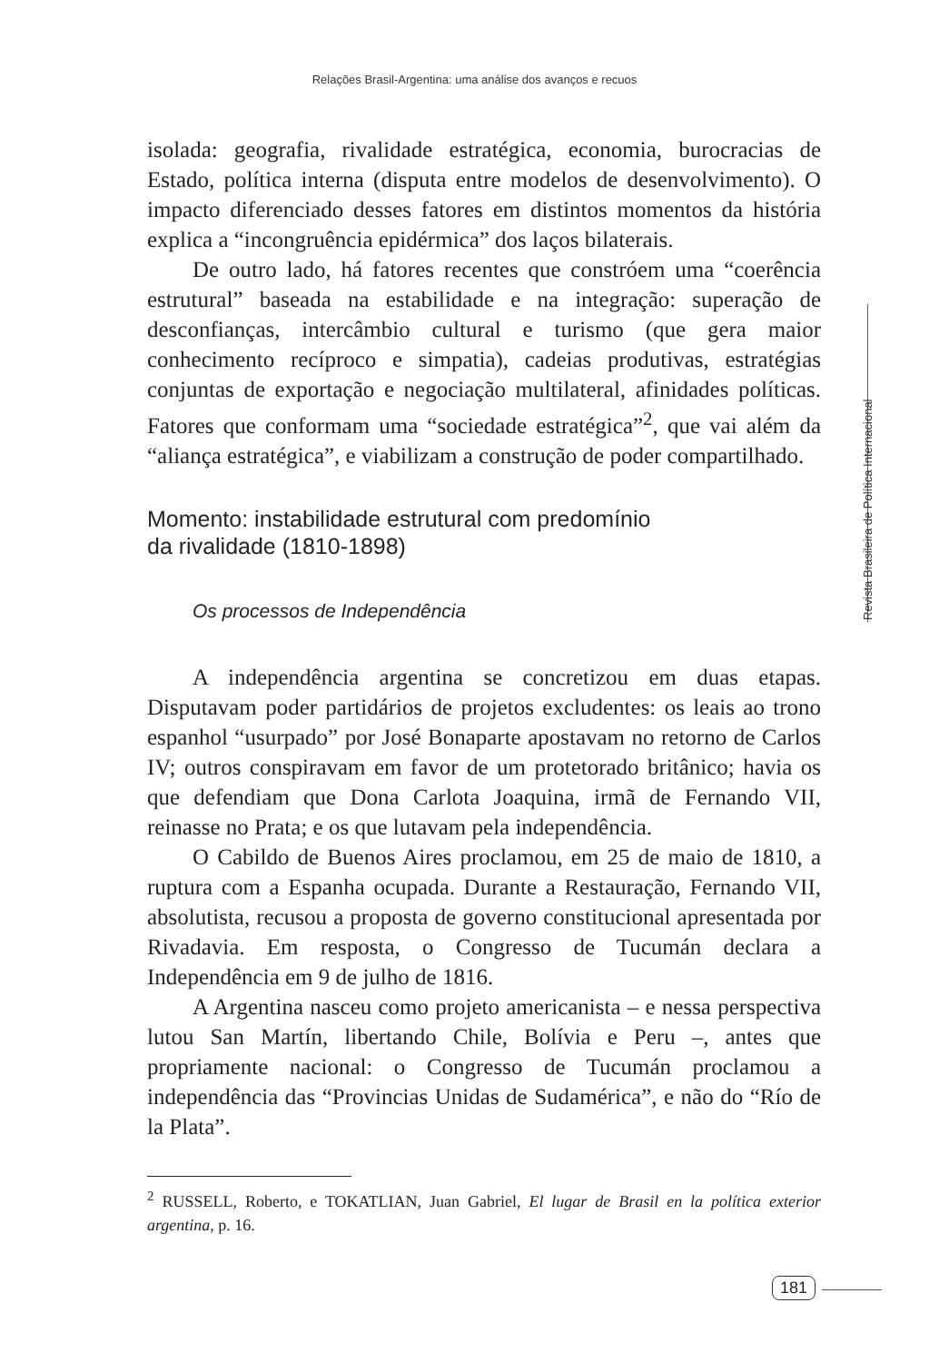Relações Brasil-Argentina: uma análise dos avanços e recuos
isolada: geografia, rivalidade estratégica, economia, burocracias de Estado, política interna (disputa entre modelos de desenvolvimento). O impacto diferenciado desses fatores em distintos momentos da história explica a “incongruência epidérmica” dos laços bilaterais.
De outro lado, há fatores recentes que constróem uma “coerência estrutural” baseada na estabilidade e na integração: superação de desconfianças, intercâmbio cultural e turismo (que gera maior conhecimento recíproco e simpatia), cadeias produtivas, estratégias conjuntas de exportação e negociação multilateral, afinidades políticas. Fatores que conformam uma “sociedade estratégica”<sup>2</sup>, que vai além da “aliança estratégica”, e viabilizam a construção de poder compartilhado.
Momento: instabilidade estrutural com predomínio
da rivalidade (1810-1898)
Os processos de Independência
A independência argentina se concretizou em duas etapas. Disputavam poder partidários de projetos excludentes: os leais ao trono espanhol “usurpado” por José Bonaparte apostavam no retorno de Carlos IV; outros conspiravam em favor de um protetorado britânico; havia os que defendiam que Dona Carlota Joaquina, irmã de Fernando VII, reinasse no Prata; e os que lutavam pela independência.
O Cabildo de Buenos Aires proclamou, em 25 de maio de 1810, a ruptura com a Espanha ocupada. Durante a Restauração, Fernando VII, absolutista, recusou a proposta de governo constitucional apresentada por Rivadavia. Em resposta, o Congresso de Tucumán declara a Independência em 9 de julho de 1816.
A Argentina nasceu como projeto americanista – e nessa perspectiva lutou San Martín, libertando Chile, Bolívia e Peru –, antes que propriamente nacional: o Congresso de Tucumán proclamou a independência das “Provincias Unidas de Sudamérica”, e não do “Río de la Plata”.
<sup>2</sup> RUSSELL, Roberto, e TOKATLIAN, Juan Gabriel, El lugar de Brasil en la política exterior argentina, p. 16.
Revista Brasileira de Política Internacional
181